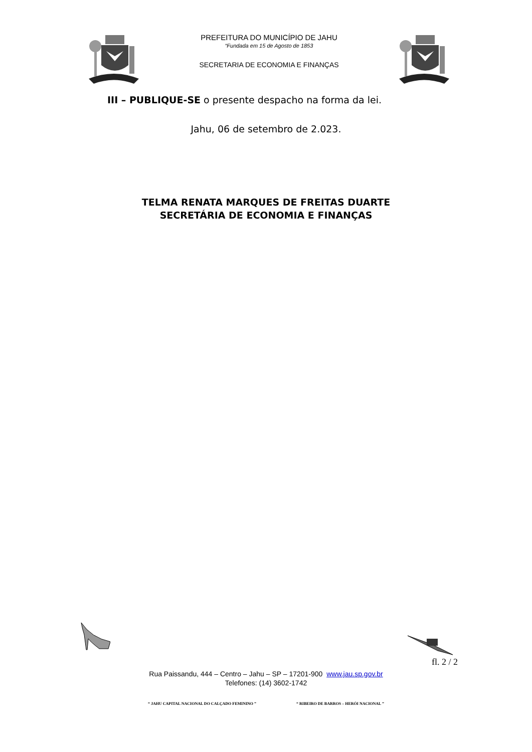PREFEITURA DO MUNICÍPIO DE JAHU
“Fundada em 15 de Agosto de 1853
SECRETARIA DE ECONOMIA E FINANÇAS
III – PUBLIQUE-SE o presente despacho na forma da lei.
Jahu, 06 de setembro de 2.023.
TELMA RENATA MARQUES DE FREITAS DUARTE
SECRETÁRIA DE ECONOMIA E FINANÇAS
fl. 2 / 2
Rua Paissandu, 444 – Centro – Jahu – SP – 17201-900 www.jau.sp.gov.br
Telefones: (14) 3602-1742
“ JAHU CAPITAL NACIONAL DO CALÇADO FEMININO ” “ RIBEIRO DE BARROS – HERÓI NACIONAL ”